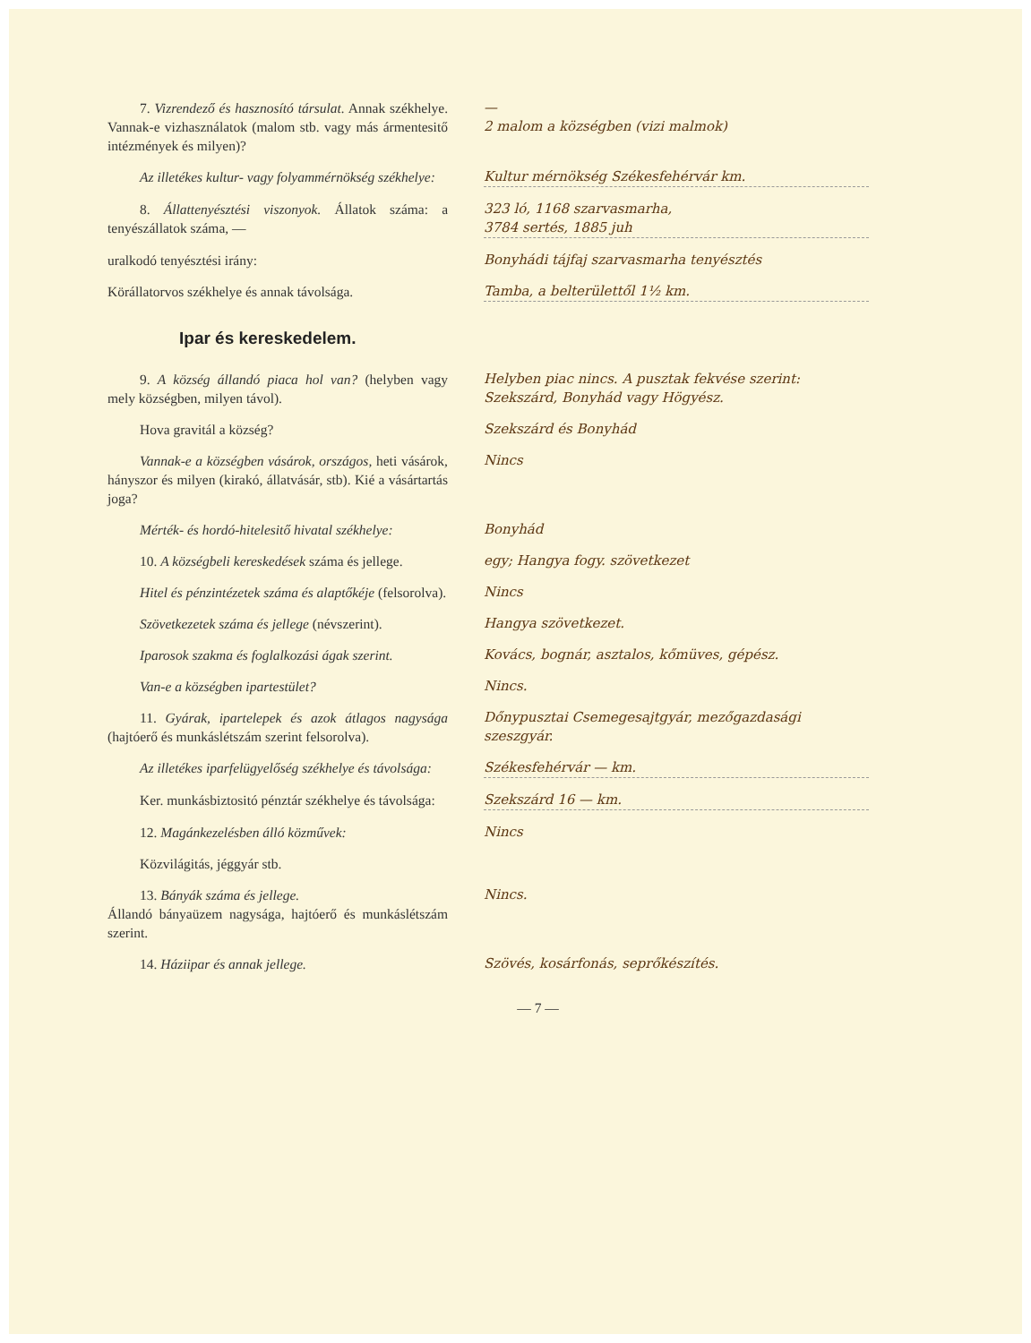7. Vizrendező és hasznosító társulat. Annak székhelye. Vannak-e vizhasználatok (malom stb. vagy más ármentesitő intézmények és milyen)?
—
2 malom a községben (vizi malmok)
Az illetékes kultur- vagy folyammérnökség székhelye:
Kultur mérnökség Székesfehérvár km.
8. Állattenyésztési viszonyok. Állatok száma: a tenyészállatok száma, —
323 ló, 1168 szarvasmarha,
3784 sertés, 1885 juh
uralkodó tenyésztési irány: Bonyhádi tájfaj szarvasmarha tenyésztés
Körállatorvos székhelye és annak távolsága.
Tamba, a belterülettől 1½ km.
Ipar és kereskedelem.
9. A község állandó piaca hol van? (helyben vagy mely községben, milyen távol).
Helyben piac nincs. A pusztak fekvése szerint: Szekszárd, Bonyhád vagy Högyész.
Hova gravitál a község? Szekszárd és Bonyhád
Vannak-e a községben vásárok, országos, heti vásárok, hányszor és milyen (kirakó, állatvásár, stb). Kié a vásártartás joga?
Nincs
Mérték- és hordó-hitelesitő hivatal székhelye:
Bonyhád
10. A községbeli kereskedések száma és jellege.
egy; Hangya fogy. szövetkezet
Hitel és pénzintézetek száma és alaptőkéje (felsorolva).
Nincs
Szövetkezetek száma és jellege (névszerint).
Hangya szövetkezet.
Iparosok szakma és foglalkozási ágak szerint.
Kovács, bognár, asztalos, kőmüves, gépész.
Van-e a községben ipartestület? Nincs.
11. Gyárak, ipartelepek és azok átlagos nagysága (hajtóerő és munkáslétszám szerint felsorolva).
Dőnypusztai Csemegesajtgyár, mezőgazdasági szeszgyár.
Az illetékes iparfelügyelőség székhelye és távolsága:
Székesfehérvár — km.
Ker. munkásbiztositó pénztár székhelye és távolsága:
Szekszárd 16 — km.
12. Magánkezelésben álló közművek: Nincs
Közvilágitás, jéggyár stb.
13. Bányák száma és jellege.
Állandó bányaüzem nagysága, hajtóerő és munkáslétszám szerint.
Nincs.
14. Háziipar és annak jellege. Szövés, kosárfonás, seprőkészítés.
— 7 —